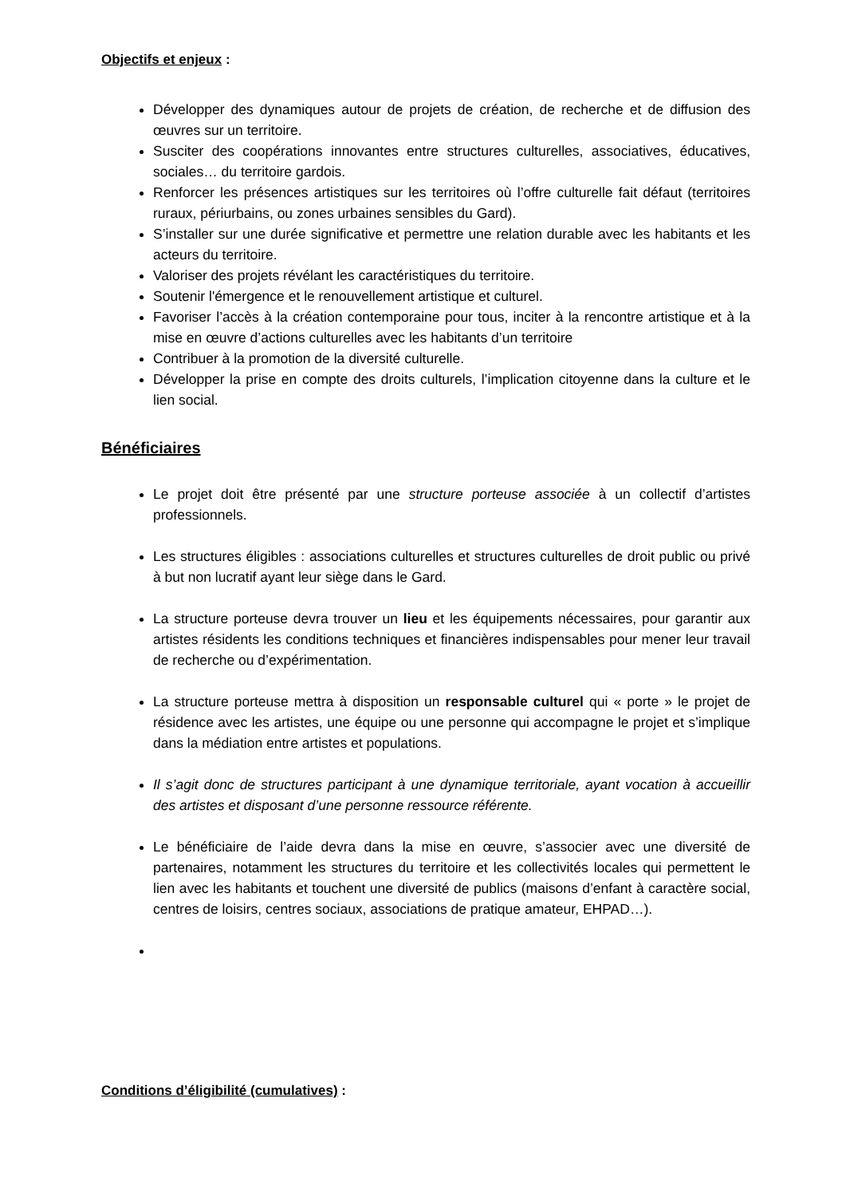Objectifs et enjeux :
Développer des dynamiques autour de projets de création, de recherche et de diffusion des œuvres sur un territoire.
Susciter des coopérations innovantes entre structures culturelles, associatives, éducatives, sociales… du territoire gardois.
Renforcer les présences artistiques sur les territoires où l’offre culturelle fait défaut (territoires ruraux, périurbains, ou zones urbaines sensibles du Gard).
S’installer sur une durée significative et permettre une relation durable avec les habitants et les acteurs du territoire.
Valoriser des projets révélant les caractéristiques du territoire.
Soutenir l'émergence et le renouvellement artistique et culturel.
Favoriser l’accès à la création contemporaine pour tous, inciter à la rencontre artistique et à la mise en œuvre d’actions culturelles avec les habitants d’un territoire
Contribuer à la promotion de la diversité culturelle.
Développer la prise en compte des droits culturels, l’implication citoyenne dans la culture et le lien social.
Bénéficiaires
Le projet doit être présenté par une structure porteuse associée à un collectif d’artistes professionnels.
Les structures éligibles : associations culturelles et structures culturelles de droit public ou privé à but non lucratif ayant leur siège dans le Gard.
La structure porteuse devra trouver un lieu et les équipements nécessaires, pour garantir aux artistes résidents les conditions techniques et financières indispensables pour mener leur travail de recherche ou d’expérimentation.
La structure porteuse mettra à disposition un responsable culturel qui « porte » le projet de résidence avec les artistes, une équipe ou une personne qui accompagne le projet et s’implique dans la médiation entre artistes et populations.
Il s’agit donc de structures participant à une dynamique territoriale, ayant vocation à accueillir des artistes et disposant d’une personne ressource référente.
Le bénéficiaire de l’aide devra dans la mise en œuvre, s’associer avec une diversité de partenaires, notamment les structures du territoire et les collectivités locales qui permettent le lien avec les habitants et touchent une diversité de publics (maisons d’enfant à caractère social, centres de loisirs, centres sociaux, associations de pratique amateur, EHPAD…).
Conditions d’éligibilité (cumulatives) :